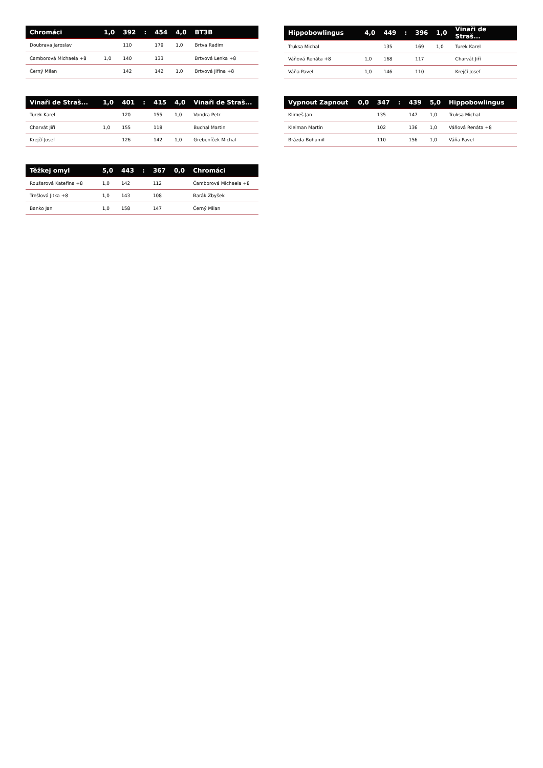| Chromáci | 1,0 | 392 | : | 454 | 4,0 | BT3B |
| --- | --- | --- | --- | --- | --- | --- |
| Doubrava Jaroslav | | 110 | | 179 | 1,0 | Brtva Radim |
| Čamborová Michaela +8 | 1,0 | 140 | | 133 | | Brtvová Lenka +8 |
| Černý Milan | | 142 | | 142 | 1,0 | Brtvová Jiřina +8 |
| Hippobowlingus | 4,0 | 449 | : | 396 | 1,0 | Vinaři de Straš... |
| --- | --- | --- | --- | --- | --- | --- |
| Truksa Michal | | 135 | | 169 | 1,0 | Turek Karel |
| Váňová Renáta +8 | 1,0 | 168 | | 117 | | Charvát Jiří |
| Váňa Pavel | 1,0 | 146 | | 110 | | Krejčí Josef |
| Vinaři de Straš... | 1,0 | 401 | : | 415 | 4,0 | Vinaři de Straš... |
| --- | --- | --- | --- | --- | --- | --- |
| Turek Karel | | 120 | | 155 | 1,0 | Vondra Petr |
| Charvát Jiří | 1,0 | 155 | | 118 | | Buchal Martin |
| Krejčí Josef | | 126 | | 142 | 1,0 | Grebeníček Michal |
| Vypnout Zapnout | 0,0 | 347 | : | 439 | 5,0 | Hippobowlingus |
| --- | --- | --- | --- | --- | --- | --- |
| Klimeš Jan | | 135 | | 147 | 1,0 | Truksa Michal |
| Kleiman Martin | | 102 | | 136 | 1,0 | Váňová Renáta +8 |
| Brázda Bohumil | | 110 | | 156 | 1,0 | Váňa Pavel |
| Těžkej omyl | 5,0 | 443 | : | 367 | 0,0 | Chromáci |
| --- | --- | --- | --- | --- | --- | --- |
| Roušarová Kateřina +8 | 1,0 | 142 | | 112 | | Čamborová Michaela +8 |
| Trešlová Jitka +8 | 1,0 | 143 | | 108 | | Barák Zbyšek |
| Banko Jan | 1,0 | 158 | | 147 | | Černý Milan |